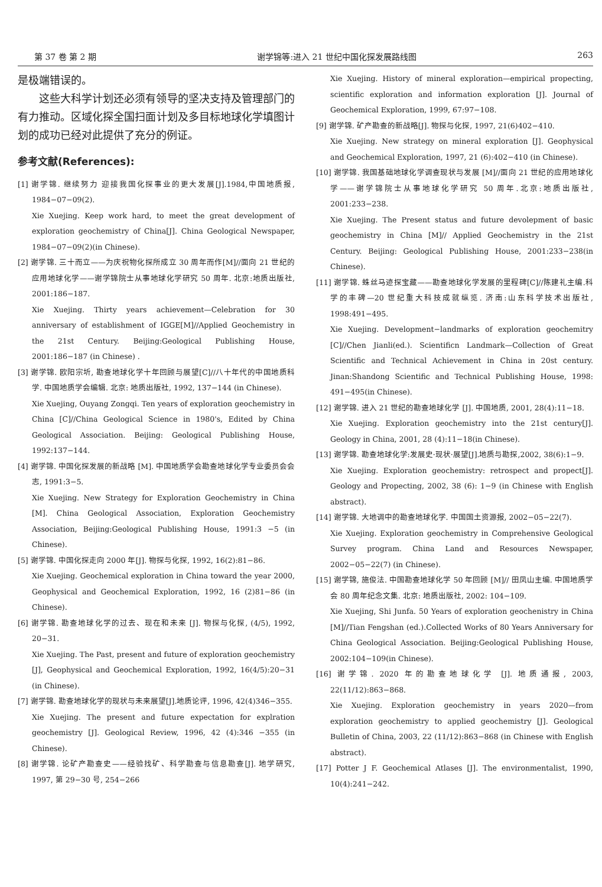第 37 卷 第 2 期 谢学锦等:进入 21 世纪中国化探发展路线图 263
是极端错误的。
这些大科学计划还必须有领导的坚决支持及管理部门的有力推动。区域化探全国扫面计划及多目标地球化学填图计划的成功已经对此提供了充分的例证。
参考文献(References):
[1] 谢学锦. 继续努力 迎接我国化探事业的更大发展[J].1984,中国地质报, 1984−07−09(2).
Xie Xuejing. Keep work hard, to meet the great development of exploration geochemistry of China[J]. China Geological Newspaper, 1984−07−09(2)(in Chinese).
[2] 谢学锦. 三十而立——为庆祝物化探所成立 30 周年而作[M]//面向 21 世纪的应用地球化学——谢学锦院士从事地球化学研究 50 周年. 北京:地质出版社, 2001:186−187.
Xie Xuejing. Thirty years achievement—Celebration for 30 anniversary of establishment of IGGE[M]//Applied Geochemistry in the 21st Century. Beijing:Geological Publishing House, 2001:186−187 (in Chinese) .
[3] 谢学锦. 欧阳宗圻, 勘查地球化学十年回顾与展望[C]//八十年代的中国地质科学. 中国地质学会编辑. 北京: 地质出版社, 1992, 137−144 (in Chinese).
Xie Xuejing, Ouyang Zongqi. Ten years of exploration geochemistry in China [C]//China Geological Science in 1980's, Edited by China Geological Association. Beijing: Geological Publishing House, 1992:137−144.
[4] 谢学锦. 中国化探发展的新战略 [M]. 中国地质学会勘查地球化学专业委员会会志, 1991:3−5.
Xie Xuejing. New Strategy for Exploration Geochemistry in China [M]. China Geological Association, Exploration Geochemistry Association, Beijing:Geological Publishing House, 1991:3 −5 (in Chinese).
[5] 谢学锦. 中国化探走向 2000 年[J]. 物探与化探, 1992, 16(2):81−86.
Xie Xuejing. Geochemical exploration in China toward the year 2000, Geophysical and Geochemical Exploration, 1992, 16 (2)81−86 (in Chinese).
[6] 谢学锦. 勘查地球化学的过去、现在和未来 [J]. 物探与化探, (4/5), 1992, 20−31.
Xie Xuejing. The Past, present and future of exploration geochemistry [J], Geophysical and Geochemical Exploration, 1992, 16(4/5):20−31 (in Chinese).
[7] 谢学锦. 勘查地球化学的现状与未来展望[J].地质论评, 1996, 42(4)346−355.
Xie Xuejing. The present and future expectation for explration geochemistry [J]. Geological Review, 1996, 42 (4):346 −355 (in Chinese).
[8] 谢学锦. 论矿产勘查史——经验找矿、科学勘查与信息勘查[J]. 地学研究, 1997, 第 29−30 号, 254−266
Xie Xuejing. History of mineral exploration—empirical propecting, scientific exploration and information exploration [J]. Journal of Geochemical Exploration, 1999, 67:97−108.
[9] 谢学锦. 矿产勘查的新战略[J]. 物探与化探, 1997, 21(6)402−410.
Xie Xuejing. New strategy on mineral exploration [J]. Geophysical and Geochemical Exploration, 1997, 21 (6):402−410 (in Chinese).
[10] 谢学锦. 我国基础地球化学调查现状与发展 [M]//面向 21 世纪的应用地球化学——谢学锦院士从事地球化学研究 50 周年.北京:地质出版社, 2001:233−238.
Xie Xuejing. The Present status and future devolepment of basic geochemistry in China [M]// Applied Geochemistry in the 21st Century. Beijing: Geological Publishing House, 2001:233−238(in Chinese).
[11] 谢学锦. 蛛丝马迹探宝藏——勘查地球化学发展的里程碑[C]//陈建礼主编.科学的丰碑—20 世纪重大科技成就纵览. 济南:山东科学技术出版社, 1998:491−495.
Xie Xuejing. Development−landmarks of exploration geochemitry [C]//Chen Jianli(ed.). Scientificn Landmark—Collection of Great Scientific and Technical Achievement in China in 20st century. Jinan:Shandong Scientific and Technical Publishing House, 1998: 491−495(in Chinese).
[12] 谢学锦. 进入 21 世纪的勘查地球化学 [J]. 中国地质, 2001, 28(4):11−18.
Xie Xuejing. Exploration geochemistry into the 21st century[J]. Geology in China, 2001, 28 (4):11−18(in Chinese).
[13] 谢学锦. 勘查地球化学:发展史·现状·展望[J].地质与勘探,2002, 38(6):1−9.
Xie Xuejing. Exploration geochemistry: retrospect and propect[J]. Geology and Propecting, 2002, 38 (6): 1−9 (in Chinese with English abstract).
[14] 谢学锦. 大地调中的勘查地球化学. 中国国土资源报, 2002−05−22(7).
Xie Xuejing. Exploration geochemistry in Comprehensive Geological Survey program. China Land and Resources Newspaper, 2002−05−22(7) (in Chinese).
[15] 谢学锦, 施俊法. 中国勘查地球化学 50 年回顾 [M]// 田凤山主编. 中国地质学会 80 周年纪念文集. 北京: 地质出版社, 2002: 104−109.
Xie Xuejing, Shi Junfa. 50 Years of exploration geochenistry in China [M]//Tian Fengshan (ed.).Collected Works of 80 Years Anniversary for China Geological Association. Beijing:Geological Publishing House, 2002:104−109(in Chinese).
[16] 谢学锦. 2020 年的勘查地球化学 [J]. 地质通报, 2003, 22(11/12):863−868.
Xie Xuejing. Exploration geochemistry in years 2020—from exploration geochemistry to applied geochemistry [J]. Geological Bulletin of China, 2003, 22 (11/12):863−868 (in Chinese with English abstract).
[17] Potter J F. Geochemical Atlases [J]. The environmentalist, 1990, 10(4):241−242.